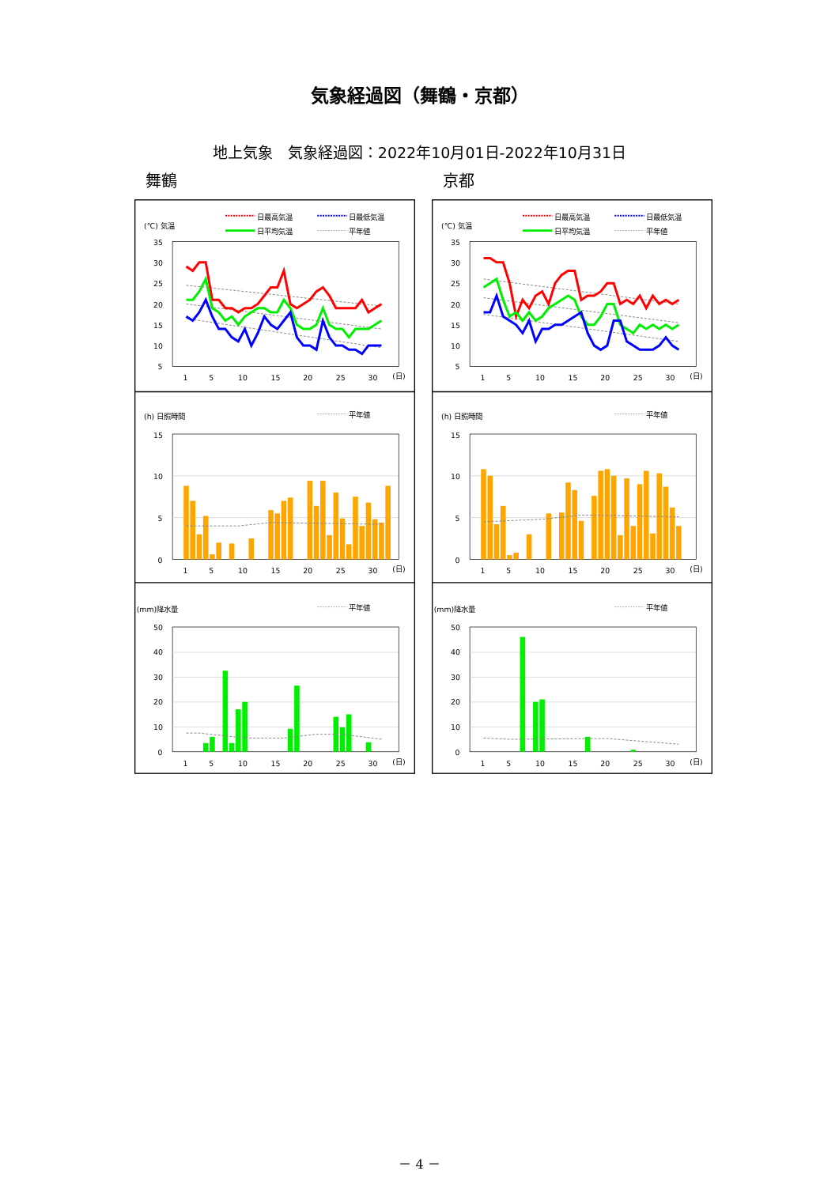気象経過図（舞鶴・京都）
地上気象　気象経過図：2022年10月01日-2022年10月31日
舞鶴
(℃) 気温
日最高気温
日最低気温
日平均気温
平年値
35
30
25
20
15
10
5
1
5
10
15
20
25
30
(日)
(h) 日照時間
平年値
15
10
5
0
1
5
10
15
20
25
30
(日)
(mm)降水量
平年値
50
40
30
20
10
0
1
5
10
15
20
25
30
(日)
京都
(℃) 気温
日最高気温
日最低気温
日平均気温
平年値
35
30
25
20
15
10
5
1
5
10
15
20
25
30
(日)
(h) 日照時間
平年値
15
10
5
0
1
5
10
15
20
25
30
(日)
(mm)降水量
平年値
50
40
30
20
10
0
1
5
10
15
20
25
30
(日)
－ 4 －